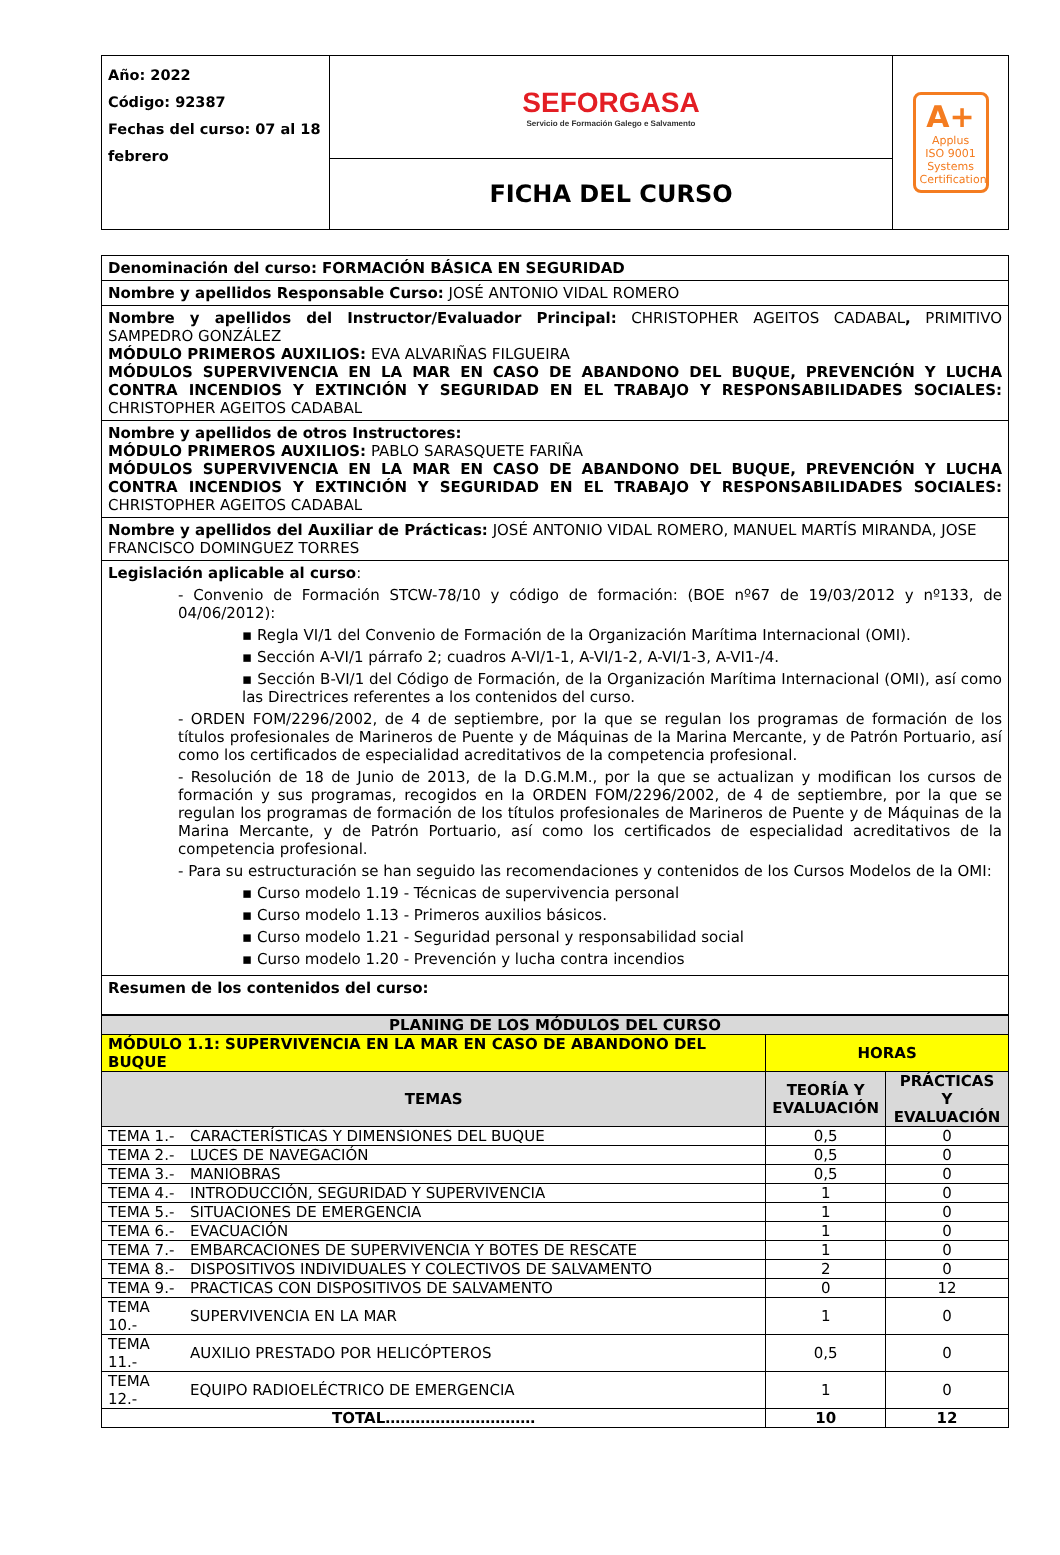| Año: 2022 Código: 92387 Fechas del curso: 07 al 18 febrero | SEFORGASA Servicio de Formación Galego e Salvamento | A+ Applus ISO 9001 Systems Certification |
| | FICHA DEL CURSO | |
| Denominación del curso: FORMACIÓN BÁSICA EN SEGURIDAD |
| Nombre y apellidos Responsable Curso: JOSÉ ANTONIO VIDAL ROMERO |
| Nombre y apellidos del Instructor/Evaluador Principal: CHRISTOPHER AGEITOS CADABAL , PRIMITIVO SAMPEDRO GONZÁLEZ MÓDULO PRIMEROS AUXILIOS: EVA ALVARIÑAS FILGUEIRA MÓDULOS SUPERVIVENCIA EN LA MAR EN CASO DE ABANDONO DEL BUQUE, PREVENCIÓN Y LUCHA CONTRA INCENDIOS Y EXTINCIÓN Y SEGURIDAD EN EL TRABAJO Y RESPONSABILIDADES SOCIALES: CHRISTOPHER AGEITOS CADABAL |
| Nombre y apellidos de otros Instructores: MÓDULO PRIMEROS AUXILIOS: PABLO SARASQUETE FARIÑA MÓDULOS SUPERVIVENCIA EN LA MAR EN CASO DE ABANDONO DEL BUQUE, PREVENCIÓN Y LUCHA CONTRA INCENDIOS Y EXTINCIÓN Y SEGURIDAD EN EL TRABAJO Y RESPONSABILIDADES SOCIALES: CHRISTOPHER AGEITOS CADABAL |
| Nombre y apellidos del Auxiliar de Prácticas: JOSÉ ANTONIO VIDAL ROMERO, MANUEL MARTÍS MIRANDA, JOSE FRANCISCO DOMINGUEZ TORRES |
| Legislación aplicable al curso : - Convenio de Formación STCW-78/10 y código de formación: (BOE nº67 de 19/03/2012 y nº133, de 04/06/2012): ▪ Regla VI/1 del Convenio de Formación de la Organización Marítima Internacional (OMI). ▪ Sección A-VI/1 párrafo 2; cuadros A-VI/1-1, A-VI/1-2, A-VI/1-3, A-VI1-/4. ▪ Sección B-VI/1 del Código de Formación, de la Organización Marítima Internacional (OMI), así como las Directrices referentes a los contenidos del curso. - ORDEN FOM/2296/2002, de 4 de septiembre, por la que se regulan los programas de formación de los títulos profesionales de Marineros de Puente y de Máquinas de la Marina Mercante, y de Patrón Portuario, así como los certificados de especialidad acreditativos de la competencia profesional. - Resolución de 18 de Junio de 2013, de la D.G.M.M., por la que se actualizan y modifican los cursos de formación y sus programas, recogidos en la ORDEN FOM/2296/2002, de 4 de septiembre, por la que se regulan los programas de formación de los títulos profesionales de Marineros de Puente y de Máquinas de la Marina Mercante, y de Patrón Portuario, así como los certificados de especialidad acreditativos de la competencia profesional. - Para su estructuración se han seguido las recomendaciones y contenidos de los Cursos Modelos de la OMI: ▪ Curso modelo 1.19 - Técnicas de supervivencia personal ▪ Curso modelo 1.13 - Primeros auxilios básicos. ▪ Curso modelo 1.21 - Seguridad personal y responsabilidad social ▪ Curso modelo 1.20 - Prevención y lucha contra incendios |
| Resumen de los contenidos del curso: |
| PLANING DE LOS MÓDULOS DEL CURSO | | | |
| --- | --- | --- | --- |
| MÓDULO 1.1: SUPERVIVENCIA EN LA MAR EN CASO DE ABANDONO DEL BUQUE | | HORAS | |
| TEMAS | | TEORÍA Y EVALUACIÓN | PRÁCTICAS Y EVALUACIÓN |
| TEMA 1.- | CARACTERÍSTICAS Y DIMENSIONES DEL BUQUE | 0,5 | 0 |
| TEMA 2.- | LUCES DE NAVEGACIÓN | 0,5 | 0 |
| TEMA 3.- | MANIOBRAS | 0,5 | 0 |
| TEMA 4.- | INTRODUCCIÓN, SEGURIDAD Y SUPERVIVENCIA | 1 | 0 |
| TEMA 5.- | SITUACIONES DE EMERGENCIA | 1 | 0 |
| TEMA 6.- | EVACUACIÓN | 1 | 0 |
| TEMA 7.- | EMBARCACIONES DE SUPERVIVENCIA Y BOTES DE RESCATE | 1 | 0 |
| TEMA 8.- | DISPOSITIVOS INDIVIDUALES Y COLECTIVOS DE SALVAMENTO | 2 | 0 |
| TEMA 9.- | PRACTICAS CON DISPOSITIVOS DE SALVAMENTO | 0 | 12 |
| TEMA 10.- | SUPERVIVENCIA EN LA MAR | 1 | 0 |
| TEMA 11.- | AUXILIO PRESTADO POR HELICÓPTEROS | 0,5 | 0 |
| TEMA 12.- | EQUIPO RADIOELÉCTRICO DE EMERGENCIA | 1 | 0 |
| TOTAL………………………… | | 10 | 12 |